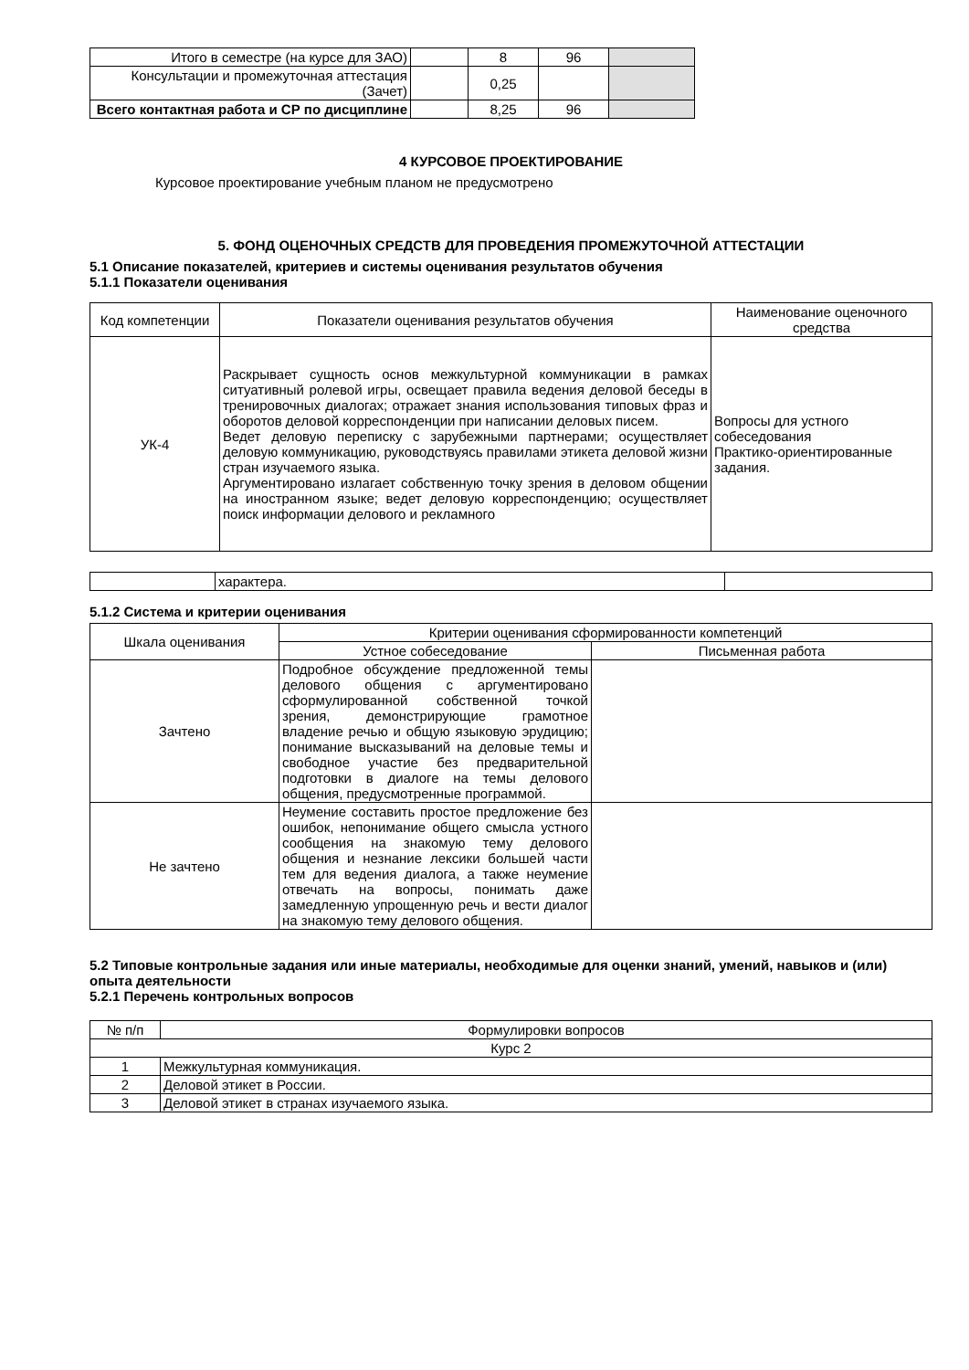| Итого в семестре (на курсе для ЗАО) | | 8 | 96 | |
| Консультации и промежуточная аттестация (Зачет) | | 0,25 | | |
| Всего контактная работа и СР по дисциплине | | 8,25 | 96 | |
4 КУРСОВОЕ ПРОЕКТИРОВАНИЕ
Курсовое проектирование учебным планом не предусмотрено
5. ФОНД ОЦЕНОЧНЫХ СРЕДСТВ ДЛЯ ПРОВЕДЕНИЯ ПРОМЕЖУТОЧНОЙ АТТЕСТАЦИИ
5.1 Описание показателей, критериев и системы оценивания результатов обучения
5.1.1 Показатели оценивания
| Код компетенции | Показатели оценивания результатов обучения | Наименование оценочного средства |
| УК-4 | Раскрывает сущность основ межкультурной коммуникации в рамках ситуативный ролевой игры, освещает правила ведения деловой беседы в тренировочных диалогах; отражает знания использования типовых фраз и оборотов деловой корреспонденции при написании деловых писем. Ведет деловую переписку с зарубежными партнерами; осуществляет деловую коммуникацию, руководствуясь правилами этикета деловой жизни стран изучаемого языка. Аргументировано излагает собственную точку зрения в деловом общении на иностранном языке; ведет деловую корреспонденцию; осуществляет поиск информации делового и рекламного | Вопросы для устного собеседования Практико-ориентированные задания. |
| | характера. | |
5.1.2 Система и критерии оценивания
| Шкала оценивания | Критерии оценивания сформированности компетенций | |
| | Устное собеседование | Письменная работа |
| Зачтено | Подробное обсуждение предложенной темы делового общения с аргументировано сформулированной собственной точкой зрения, демонстрирующие грамотное владение речью и общую языковую эрудицию; понимание высказываний на деловые темы и свободное участие без предварительной подготовки в диалоге на темы делового общения, предусмотренные программой. | |
| Не зачтено | Неумение составить простое предложение без ошибок, непонимание общего смысла устного сообщения на знакомую тему делового общения и незнание лексики большей части тем для ведения диалога, а также неумение отвечать на вопросы, понимать даже замедленную упрощенную речь и вести диалог на знакомую тему делового общения. | |
5.2 Типовые контрольные задания или иные материалы, необходимые для оценки знаний, умений, навыков и (или) опыта деятельности
5.2.1 Перечень контрольных вопросов
| № п/п | Формулировки вопросов |
| Курс 2 | |
| 1 | Межкультурная коммуникация. |
| 2 | Деловой этикет в России. |
| 3 | Деловой этикет в странах изучаемого языка. |